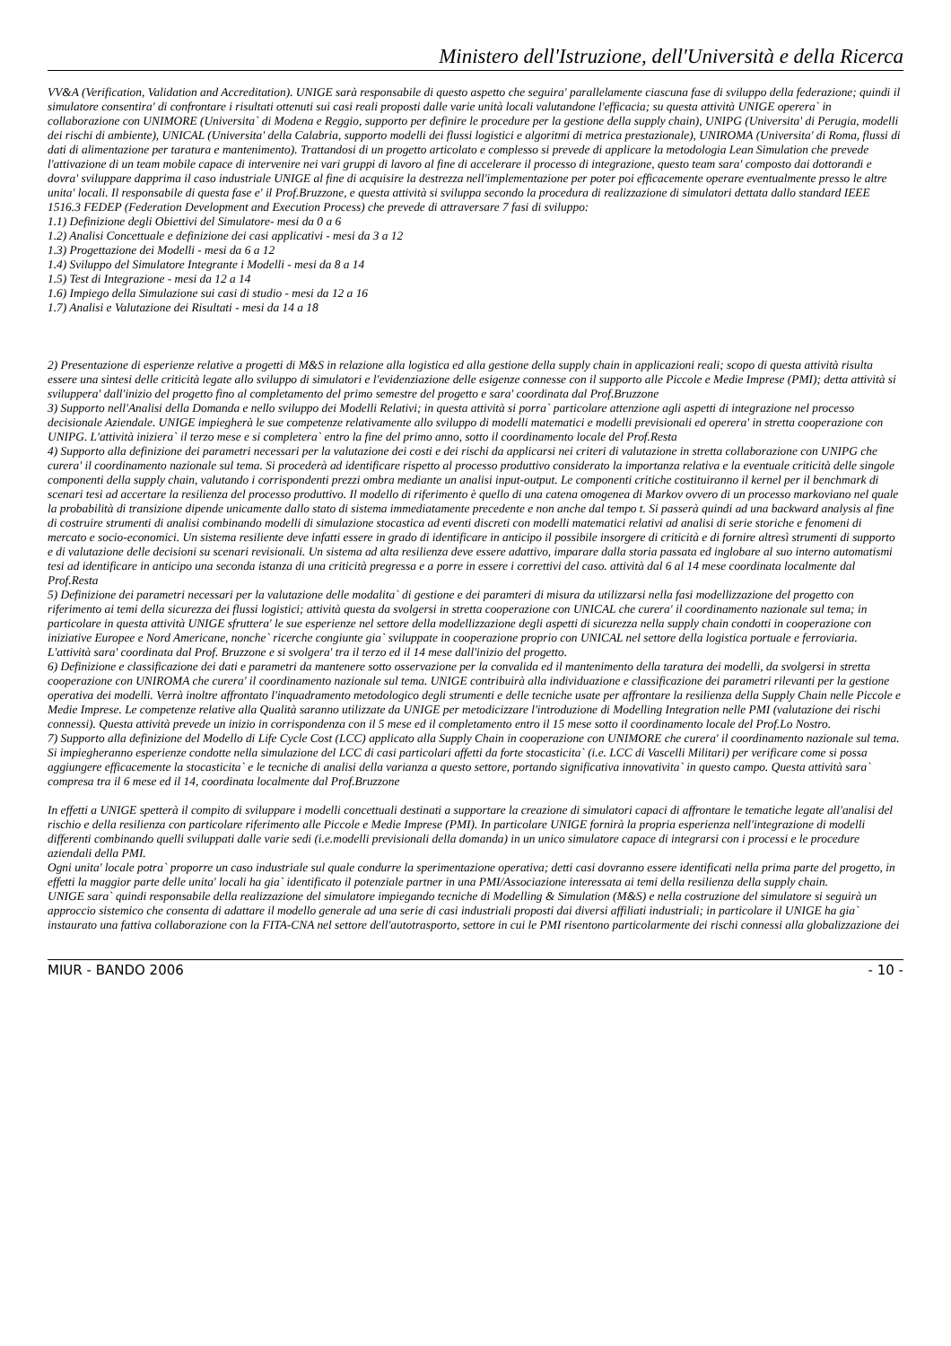Ministero dell'Istruzione, dell'Università e della Ricerca
VV&A (Verification, Validation and Accreditation). UNIGE sarà responsabile di questo aspetto che seguira' parallelamente ciascuna fase di sviluppo della federazione; quindi il simulatore consentira' di confrontare i risultati ottenuti sui casi reali proposti dalle varie unità locali valutandone l'efficacia; su questa attività UNIGE operera` in collaborazione con UNIMORE (Universita` di Modena e Reggio, supporto per definire le procedure per la gestione della supply chain), UNIPG (Universita' di Perugia, modelli dei rischi di ambiente), UNICAL (Universita' della Calabria, supporto modelli dei flussi logistici e algoritmi di metrica prestazionale), UNIROMA (Universita' di Roma, flussi di dati di alimentazione per taratura e mantenimento). Trattandosi di un progetto articolato e complesso si prevede di applicare la metodologia Lean Simulation che prevede l'attivazione di un team mobile capace di intervenire nei vari gruppi di lavoro al fine di accelerare il processo di integrazione, questo team sara' composto dai dottorandi e dovra' sviluppare dapprima il caso industriale UNIGE al fine di acquisire la destrezza nell'implementazione per poter poi efficacemente operare eventualmente presso le altre unita' locali. Il responsabile di questa fase e' il Prof.Bruzzone, e questa attività si sviluppa secondo la procedura di realizzazione di simulatori dettata dallo standard IEEE 1516.3 FEDEP (Federation Development and Execution Process) che prevede di attraversare 7 fasi di sviluppo:
1.1) Definizione degli Obiettivi del Simulatore- mesi da 0 a 6
1.2) Analisi Concettuale e definizione dei casi applicativi - mesi da 3 a 12
1.3) Progettazione dei Modelli - mesi da 6 a 12
1.4) Sviluppo del Simulatore Integrante i Modelli - mesi da 8 a 14
1.5) Test di Integrazione - mesi da 12 a 14
1.6) Impiego della Simulazione sui casi di studio - mesi da 12 a 16
1.7) Analisi e Valutazione dei Risultati - mesi da 14 a 18
2) Presentazione di esperienze relative a progetti di M&S in relazione alla logistica ed alla gestione della supply chain in applicazioni reali; scopo di questa attività risulta essere una sintesi delle criticità legate allo sviluppo di simulatori e l'evidenziazione delle esigenze connesse con il supporto alle Piccole e Medie Imprese (PMI); detta attività si sviluppera' dall'inizio del progetto fino al completamento del primo semestre del progetto e sara' coordinata dal Prof.Bruzzone
3) Supporto nell'Analisi della Domanda e nello sviluppo dei Modelli Relativi; in questa attività si porra` particolare attenzione agli aspetti di integrazione nel processo decisionale Aziendale. UNIGE impiegherà le sue competenze relativamente allo sviluppo di modelli matematici e modelli previsionali ed operera' in stretta cooperazione con UNIPG. L'attività iniziera` il terzo mese e si completera` entro la fine del primo anno, sotto il coordinamento locale del Prof.Resta
4) Supporto alla definizione dei parametri necessari per la valutazione dei costi e dei rischi da applicarsi nei criteri di valutazione in stretta collaborazione con UNIPG che curera' il coordinamento nazionale sul tema. Si procederà ad identificare rispetto al processo produttivo considerato la importanza relativa e la eventuale criticità delle singole componenti della supply chain, valutando i corrispondenti prezzi ombra mediante un analisi input-output. Le componenti critiche costituiranno il kernel per il benchmark di scenari tesi ad accertare la resilienza del processo produttivo. Il modello di riferimento è quello di una catena omogenea di Markov ovvero di un processo markoviano nel quale la probabilità di transizione dipende unicamente dallo stato di sistema immediatamente precedente e non anche dal tempo t. Si passerà quindi ad una backward analysis al fine di costruire strumenti di analisi combinando modelli di simulazione stocastica ad eventi discreti con modelli matematici relativi ad analisi di serie storiche e fenomeni di mercato e socio-economici. Un sistema resiliente deve infatti essere in grado di identificare in anticipo il possibile insorgere di criticità e di fornire altresì strumenti di supporto e di valutazione delle decisioni su scenari revisionali. Un sistema ad alta resilienza deve essere adattivo, imparare dalla storia passata ed inglobare al suo interno automatismi tesi ad identificare in anticipo una seconda istanza di una criticità pregressa e a porre in essere i correttivi del caso. attività dal 6 al 14 mese coordinata localmente dal Prof.Resta
5) Definizione dei parametri necessari per la valutazione delle modalita` di gestione e dei paramteri di misura da utilizzarsi nella fasi modellizzazione del progetto con riferimento ai temi della sicurezza dei flussi logistici; attività questa da svolgersi in stretta cooperazione con UNICAL che curera' il coordinamento nazionale sul tema; in particolare in questa attività UNIGE sfruttera' le sue esperienze nel settore della modellizzazione degli aspetti di sicurezza nella supply chain condotti in cooperazione con iniziative Europee e Nord Americane, nonche` ricerche congiunte gia` sviluppate in cooperazione proprio con UNICAL nel settore della logistica portuale e ferroviaria. L'attività sara' coordinata dal Prof. Bruzzone e si svolgera' tra il terzo ed il 14 mese dall'inizio del progetto.
6) Definizione e classificazione dei dati e parametri da mantenere sotto osservazione per la convalida ed il mantenimento della taratura dei modelli, da svolgersi in stretta cooperazione con UNIROMA che curera' il coordinamento nazionale sul tema. UNIGE contribuirà alla individuazione e classificazione dei parametri rilevanti per la gestione operativa dei modelli. Verrà inoltre affrontato l'inquadramento metodologico degli strumenti e delle tecniche usate per affrontare la resilienza della Supply Chain nelle Piccole e Medie Imprese. Le competenze relative alla Qualità saranno utilizzate da UNIGE per metodicizzare l'introduzione di Modelling Integration nelle PMI (valutazione dei rischi connessi). Questa attività prevede un inizio in corrispondenza con il 5 mese ed il completamento entro il 15 mese sotto il coordinamento locale del Prof.Lo Nostro.
7) Supporto alla definizione del Modello di Life Cycle Cost (LCC) applicato alla Supply Chain in cooperazione con UNIMORE che curera' il coordinamento nazionale sul tema. Si impiegheranno esperienze condotte nella simulazione del LCC di casi particolari affetti da forte stocasticita` (i.e. LCC di Vascelli Militari) per verificare come si possa aggiungere efficacemente la stocasticita` e le tecniche di analisi della varianza a questo settore, portando significativa innovativita` in questo campo. Questa attività sara` compresa tra il 6 mese ed il 14, coordinata localmente dal Prof.Bruzzone
In effetti a UNIGE spetterà il compito di sviluppare i modelli concettuali destinati a supportare la creazione di simulatori capaci di affrontare le tematiche legate all'analisi del rischio e della resilienza con particolare riferimento alle Piccole e Medie Imprese (PMI). In particolare UNIGE fornirà la propria esperienza nell'integrazione di modelli differenti combinando quelli sviluppati dalle varie sedi (i.e.modelli previsionali della domanda) in un unico simulatore capace di integrarsi con i processi e le procedure aziendali della PMI.
Ogni unita' locale potra` proporre un caso industriale sul quale condurre la sperimentazione operativa; detti casi dovranno essere identificati nella prima parte del progetto, in effetti la maggior parte delle unita' locali ha gia` identificato il potenziale partner in una PMI/Associazione interessata ai temi della resilienza della supply chain.
UNIGE sara` quindi responsabile della realizzazione del simulatore impiegando tecniche di Modelling & Simulation (M&S) e nella costruzione del simulatore si seguirà un approccio sistemico che consenta di adattare il modello generale ad una serie di casi industriali proposti dai diversi affiliati industriali; in particolare il UNIGE ha gia` instaurato una fattiva collaborazione con la FITA-CNA nel settore dell'autotrasporto, settore in cui le PMI risentono particolarmente dei rischi connessi alla globalizzazione dei
MIUR - BANDO 2006 - 10 -